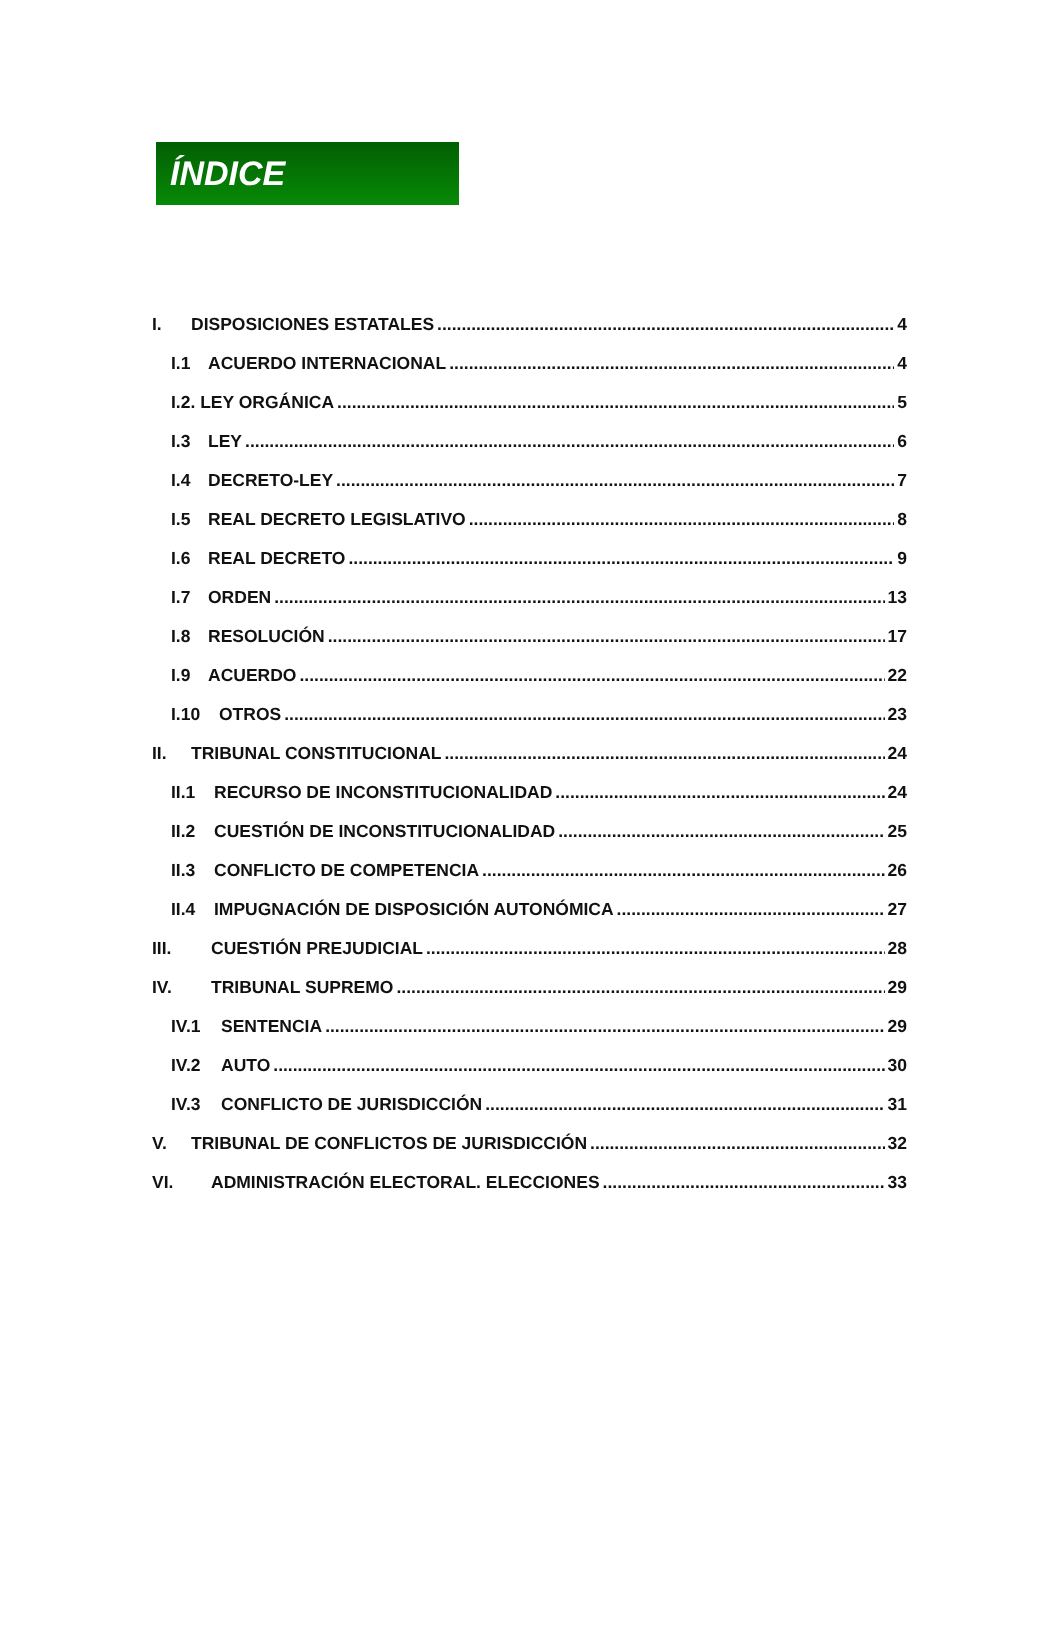ÍNDICE
I. DISPOSICIONES ESTATALES 4
I.1 ACUERDO INTERNACIONAL 4
I.2. LEY ORGÁNICA 5
I.3 LEY 6
I.4 DECRETO-LEY 7
I.5 REAL DECRETO LEGISLATIVO 8
I.6 REAL DECRETO 9
I.7 ORDEN 13
I.8 RESOLUCIÓN 17
I.9 ACUERDO 22
I.10 OTROS 23
II. TRIBUNAL CONSTITUCIONAL 24
II.1 RECURSO DE INCONSTITUCIONALIDAD 24
II.2 CUESTIÓN DE INCONSTITUCIONALIDAD 25
II.3 CONFLICTO DE COMPETENCIA 26
II.4 IMPUGNACIÓN DE DISPOSICIÓN AUTONÓMICA 27
III. CUESTIÓN PREJUDICIAL 28
IV. TRIBUNAL SUPREMO 29
IV.1 SENTENCIA 29
IV.2 AUTO 30
IV.3 CONFLICTO DE JURISDICCIÓN 31
V. TRIBUNAL DE CONFLICTOS DE JURISDICCIÓN 32
VI. ADMINISTRACIÓN ELECTORAL. ELECCIONES 33